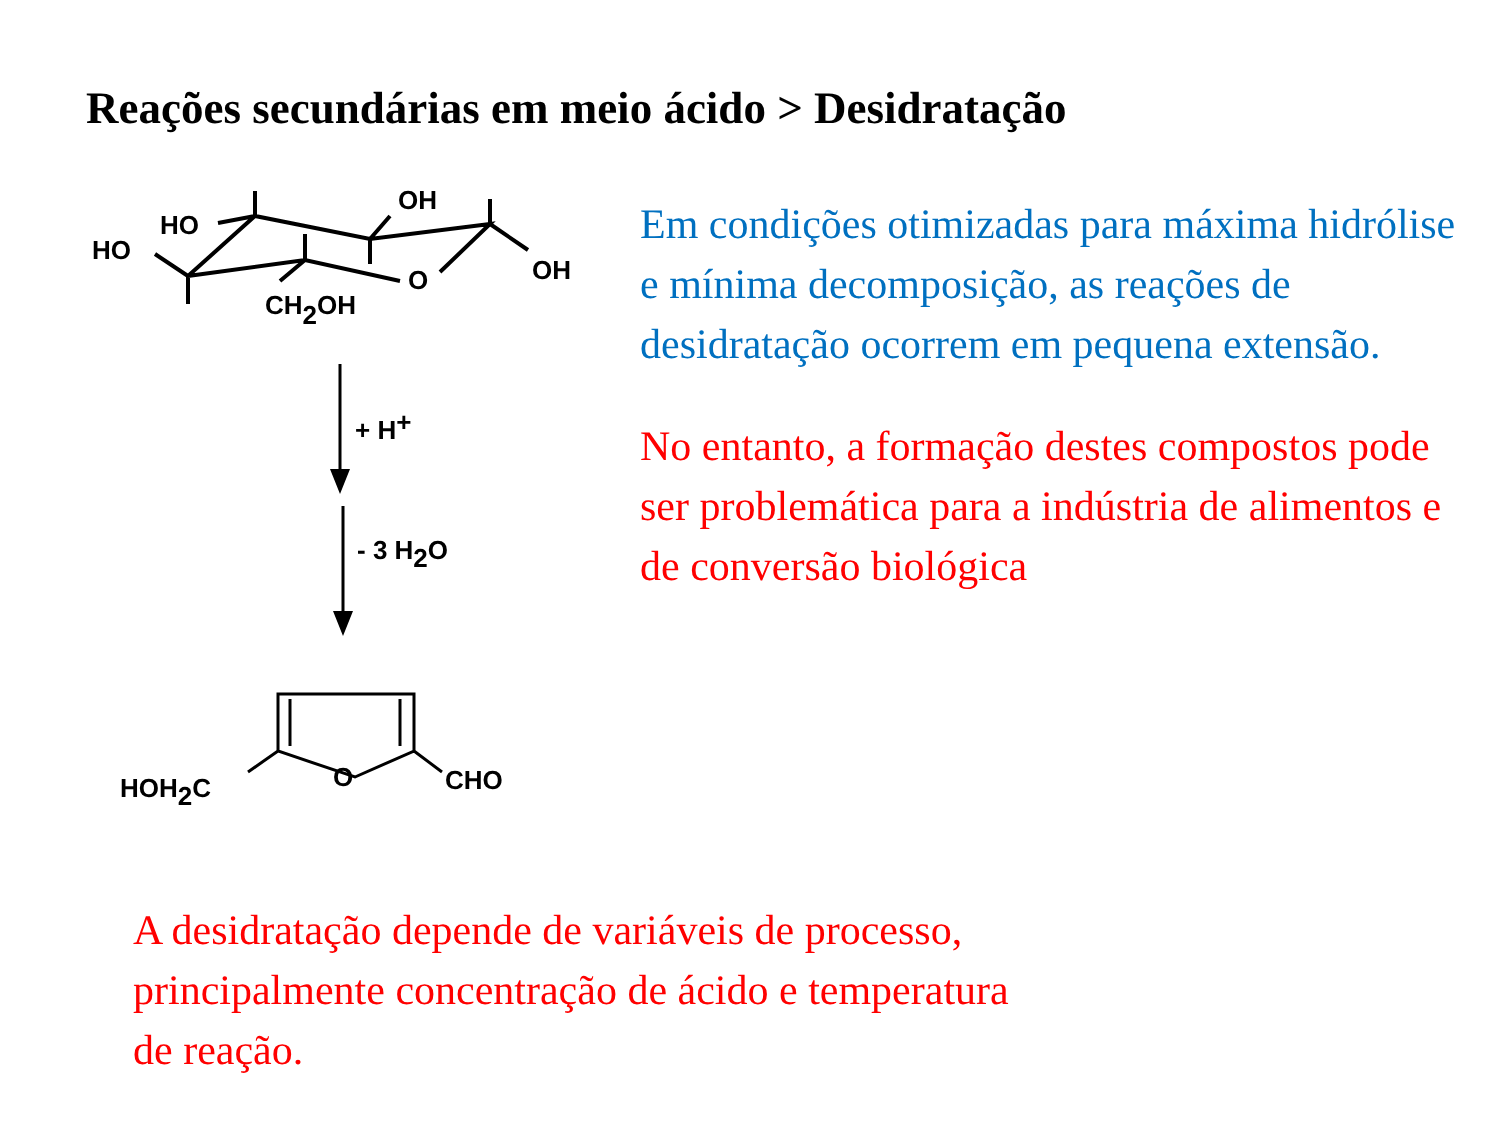Reações secundárias em meio ácido > Desidratação
HO
HO
OH
OH
O
CH2OH
+ H+
- 3 H2O
O
HOH2C
CHO
Em condições otimizadas para máxima hidrólise e mínima decomposição, as reações de desidratação ocorrem em pequena extensão.
No entanto, a formação destes compostos pode ser problemática para a indústria de alimentos e de conversão biológica
A desidratação depende de variáveis de processo,
principalmente concentração de ácido e temperatura
de reação.